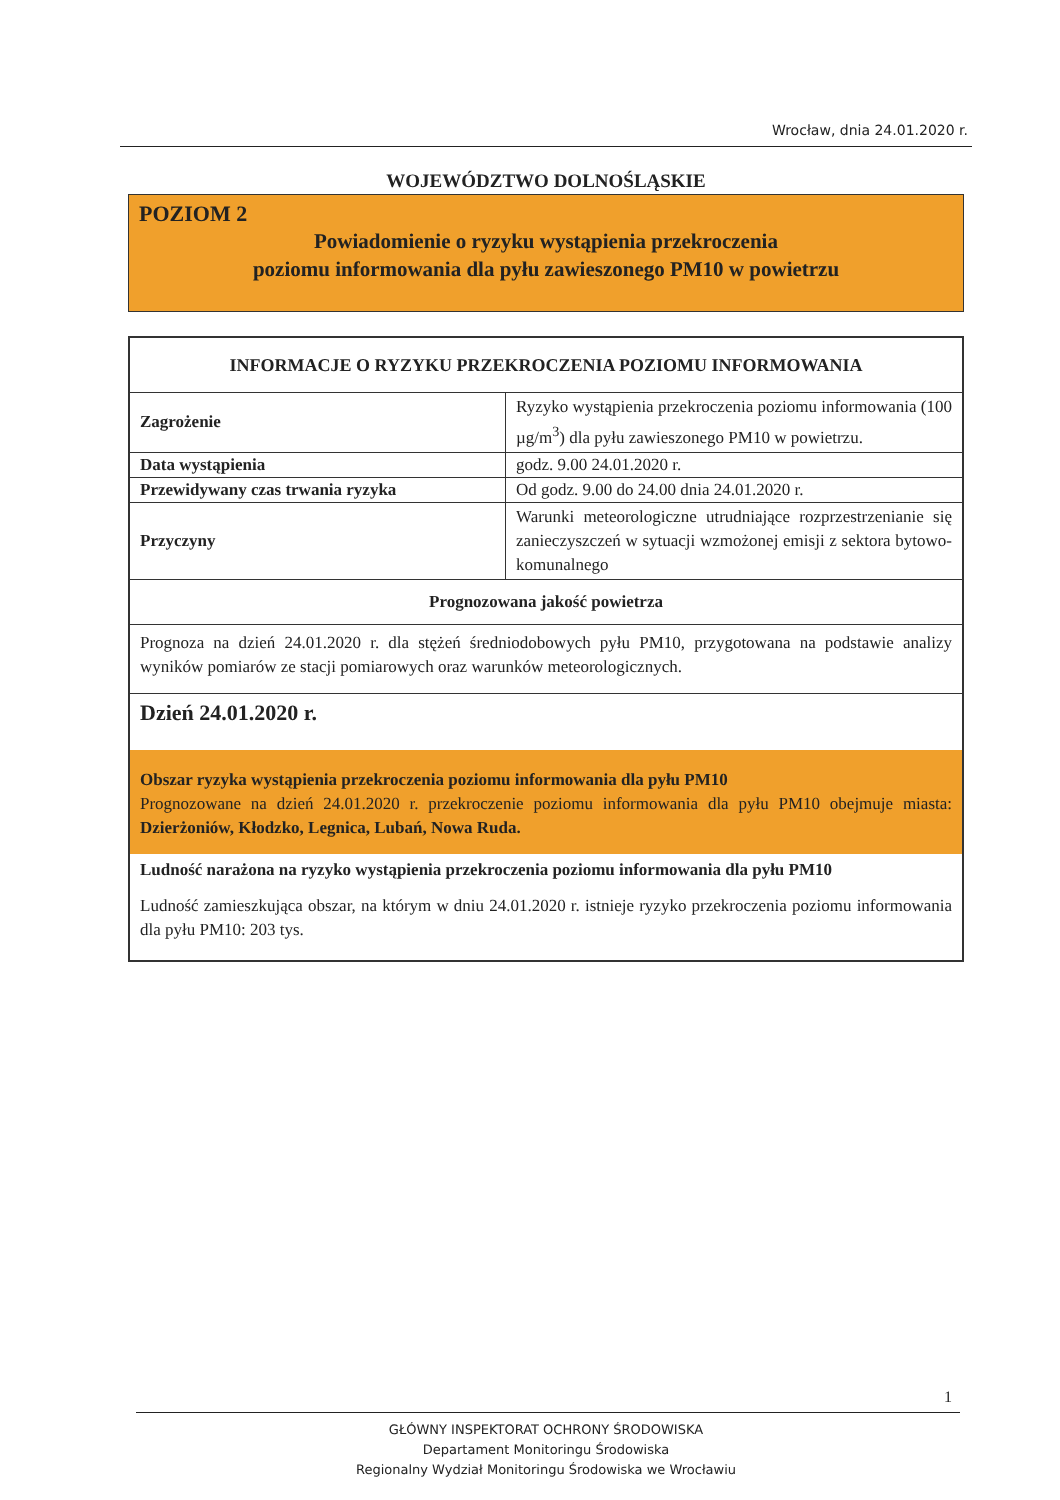Wrocław, dnia 24.01.2020 r.
WOJEWÓDZTWO DOLNOŚLĄSKIE
POZIOM 2
Powiadomienie o ryzyku wystąpienia przekroczenia
poziomu informowania dla pyłu zawieszonego PM10 w powietrzu
| INFORMACJE O RYZYKU PRZEKROCZENIA POZIOMU INFORMOWANIA | |
| --- | --- |
| Zagrożenie | Ryzyko wystąpienia przekroczenia poziomu informowania (100 µg/m<sup>3</sup>) dla pyłu zawieszonego PM10 w powietrzu. |
| Data wystąpienia | godz. 9.00 24.01.2020 r. |
| Przewidywany czas trwania ryzyka | Od godz. 9.00 do 24.00 dnia 24.01.2020 r. |
| Przyczyny | Warunki meteorologiczne utrudniające rozprzestrzenianie się zanieczyszczeń w sytuacji wzmożonej emisji z sektora bytowo-komunalnego |
| Prognozowana jakość powietrza | |
| Prognoza na dzień 24.01.2020 r. dla stężeń średniodobowych pyłu PM10, przygotowana na podstawie analizy wyników pomiarów ze stacji pomiarowych oraz warunków meteorologicznych. | |
| Dzień 24.01.2020 r. Obszar ryzyka wystąpienia przekroczenia poziomu informowania dla pyłu PM10 Prognozowane na dzień 24.01.2020 r. przekroczenie poziomu informowania dla pyłu PM10 obejmuje miasta: Dzierżoniów, Kłodzko, Legnica, Lubań, Nowa Ruda. Ludność narażona na ryzyko wystąpienia przekroczenia poziomu informowania dla pyłu PM10 Ludność zamieszkująca obszar, na którym w dniu 24.01.2020 r. istnieje ryzyko przekroczenia poziomu informowania dla pyłu PM10: 203 tys. | |
1
GŁÓWNY INSPEKTORAT OCHRONY ŚRODOWISKA
Departament Monitoringu Środowiska
Regionalny Wydział Monitoringu Środowiska we Wrocławiu